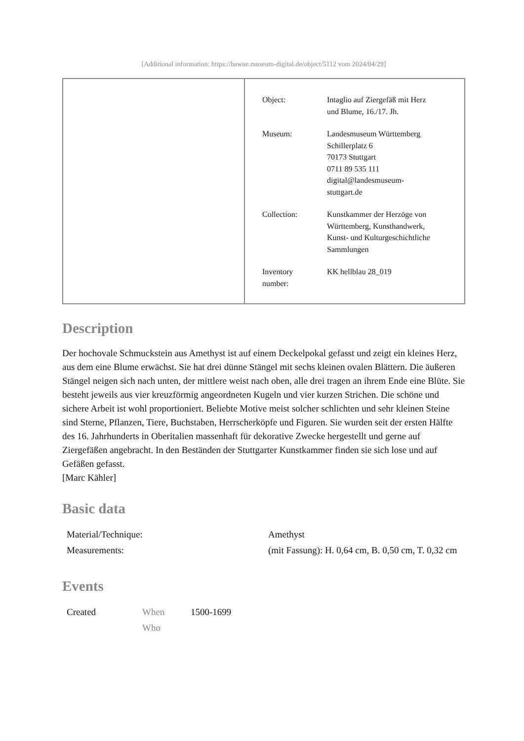[Additional information: https://bawue.museum-digital.de/object/5112 vom 2024/04/29]
| Object: | Intaglio auf Ziergefäß mit Herz und Blume, 16./17. Jh. |
| Museum: | Landesmuseum Württemberg Schillerplatz 6 70173 Stuttgart 0711 89 535 111 digital@landesmuseum- stuttgart.de |
| Collection: | Kunstkammer der Herzöge von Württemberg, Kunsthandwerk, Kunst- und Kulturgeschichtliche Sammlungen |
| Inventory number: | KK hellblau 28_019 |
Description
Der hochovale Schmuckstein aus Amethyst ist auf einem Deckelpokal gefasst und zeigt ein kleines Herz, aus dem eine Blume erwächst. Sie hat drei dünne Stängel mit sechs kleinen ovalen Blättern. Die äußeren Stängel neigen sich nach unten, der mittlere weist nach oben, alle drei tragen an ihrem Ende eine Blüte. Sie besteht jeweils aus vier kreuzförmig angeordneten Kugeln und vier kurzen Strichen. Die schöne und sichere Arbeit ist wohl proportioniert. Beliebte Motive meist solcher schlichten und sehr kleinen Steine sind Sterne, Pflanzen, Tiere, Buchstaben, Herrscherköpfe und Figuren. Sie wurden seit der ersten Hälfte des 16. Jahrhunderts in Oberitalien massenhaft für dekorative Zwecke hergestellt und gerne auf Ziergefäßen angebracht. In den Beständen der Stuttgarter Kunstkammer finden sie sich lose und auf Gefäßen gefasst.
[Marc Kähler]
Basic data
| Material/Technique: | Amethyst |
| Measurements: | (mit Fassung): H. 0,64 cm, B. 0,50 cm, T. 0,32 cm |
Events
| Created | When Who | 1500-1699 |